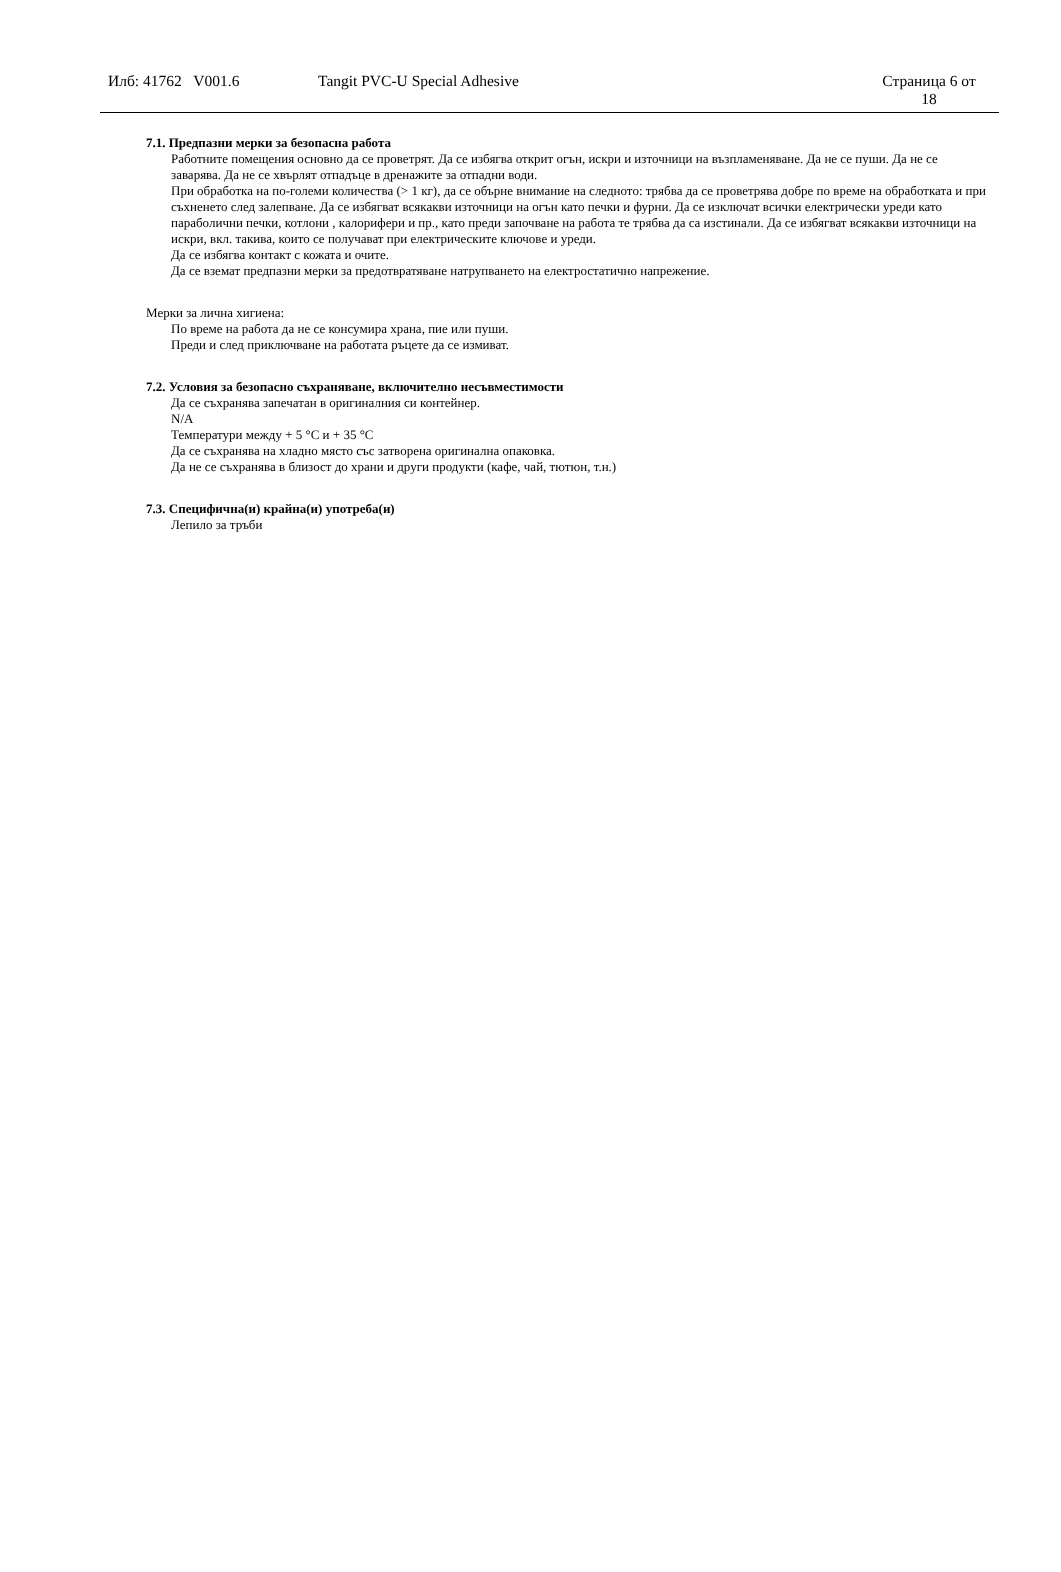Илб: 41762 V001.6 Tangit PVC-U Special Adhesive Страница 6 от
18
7.1. Предпазни мерки за безопасна работа
Работните помещения основно да се проветрят. Да се избягва открит огън, искри и източници на възпламеняване. Да не се пуши. Да не се заварява. Да не се хвърлят отпадъце в дренажите за отпадни води.
При обработка на по-големи количества (> 1 кг), да се обърне внимание на следното: трябва да се проветрява добре по време на обработката и при съхненето след залепване. Да се избягват всякакви източници на огън като печки и фурни. Да се изключат всички електрически уреди като параболични печки, котлони , калорифери и пр., като преди започване на работа те трябва да са изстинали. Да се избягват всякакви източници на искри, вкл. такива, които се получават при електрическите ключове и уреди.
Да се избягва контакт с кожата и очите.
Да се вземат предпазни мерки за предотвратяване натрупването на електростатично напрежение.
Мерки за лична хигиена:
По време на работа да не се консумира храна, пие или пуши.
Преди и след приключване на работата ръцете да се измиват.
7.2. Условия за безопасно съхраняване, включително несъвместимости
Да се съхранява запечатан в оригиналния си контейнер.
N/A
Температури между + 5 °C и + 35 °C
Да се съхранява на хладно място със затворена оригинална опаковка.
Да не се съхранява в близост до храни и други продукти (кафе, чай, тютюн, т.н.)
7.3. Специфична(и) крайна(и) употреба(и)
Лепило за тръби